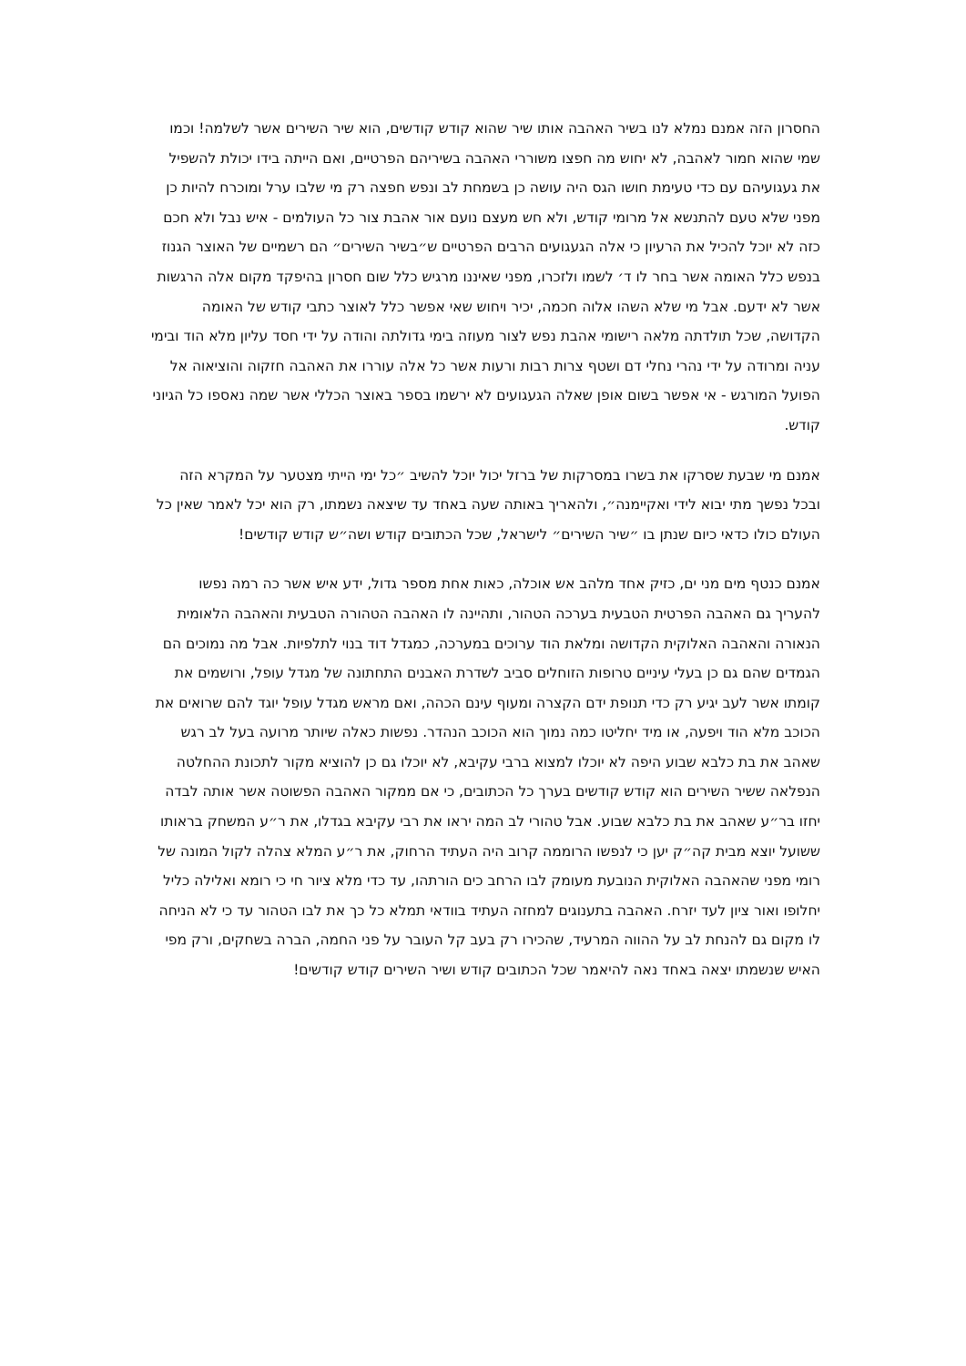החסרון הזה אמנם נמלא לנו בשיר האהבה אותו שיר שהוא קודש קודשים, הוא שיר השירים אשר לשלמה! וכמו שמי שהוא חמור לאהבה, לא יחוש מה חפצו משוררי האהבה בשיריהם הפרטיים, ואם הייתה בידו יכולת להשפיל את געגועיהם עם כדי טעימת חושו הגס היה עושה כן בשמחת לב ונפש חפצה רק מי שלבו ערל ומוכרח להיות כן מפני שלא טעם להתנשא אל מרומי קודש, ולא חש מעצם נועם אור אהבת צור כל העולמים - איש נבל ולא חכם כזה לא יוכל להכיל את הרעיון כי אלה הגעגועים הרבים הפרטיים ש״בשיר השירים״ הם רשמיים של האוצר הגנוז בנפש כלל האומה אשר בחר לו ד׳ לשמו ולזכרו, מפני שאיננו מרגיש כלל שום חסרון בהיפקד מקום אלה הרגשות אשר לא ידעם. אבל מי שלא השהו אלוה חכמה, יכיר ויחוש שאי אפשר כלל לאוצר כתבי קודש של האומה הקדושה, שכל תולדתה מלאה רישומי אהבת נפש לצור מעוזה בימי גדולתה והודה על ידי חסד עליון מלא הוד ובימי עניה ומרודה על ידי נהרי נחלי דם ושטף צרות רבות ורעות אשר כל אלה עוררו את האהבה חזקוה והוציאוה אל הפועל המורגש - אי אפשר בשום אופן שאלה הגעגועים לא ירשמו בספר באוצר הכללי אשר שמה נאספו כל הגיוני קודש.
אמנם מי שבעת שסרקו את בשרו במסרקות של ברזל יכול יוכל להשיב ״כל ימי הייתי מצטער על המקרא הזה ובכל נפשך מתי יבוא לידי ואקיימנה״, ולהאריך באותה שעה באחד עד שיצאה נשמתו, רק הוא יכל לאמר שאין כל העולם כולו כדאי כיום שנתן בו ״שיר השירים״ לישראל, שכל הכתובים קודש ושה״ש קודש קודשים!
אמנם כנטף מים מני ים, כזיק אחד מלהב אש אוכלה, כאות אחת מספר גדול, ידע איש אשר כה רמה נפשו להעריך גם האהבה הפרטית הטבעית בערכה הטהור, ותהיינה לו האהבה הטהורה הטבעית והאהבה הלאומית הנאורה והאהבה האלוקית הקדושה ומלאת הוד ערוכים במערכה, כמגדל דוד בנוי לתלפיות. אבל מה נמוכים הם הגמדים שהם גם כן בעלי עיניים טרופות הזוחלים סביב לשדרת האבנים התחתונה של מגדל עופל, ורושמים את קומתו אשר לעב יגיע רק כדי תנופת ידם הקצרה ומעוף עינם הכהה, ואם מראש מגדל עופל יוגד להם שרואים את הכוכב מלא הוד ויפעה, או מיד יחליטו כמה נמוך הוא הכוכב הנהדר. נפשות כאלה שיותר מרועה בעל לב רגש שאהב את בת כלבא שבוע היפה לא יוכלו למצוא ברבי עקיבא, לא יוכלו גם כן להוציא מקור לתכונת ההחלטה הנפלאה ששיר השירים הוא קודש קודשים בערך כל הכתובים, כי אם ממקור האהבה הפשוטה אשר אותה לבדה יחזו בר״ע שאהב את בת כלבא שבוע. אבל טהורי לב המה יראו את רבי עקיבא בגדלו, את ר״ע המשחק בראותו ששועל יוצא מבית קה״ק יען כי לנפשו הרוממה קרוב היה העתיד הרחוק, את ר״ע המלא צהלה לקול המונה של רומי מפני שהאהבה האלוקית הנובעת מעומק לבו הרחב כים הורתהו, עד כדי מלא ציור חי כי רומא ואלילה כליל יחלופו ואור ציון לעד יזרח. האהבה בתענוגים למחזה העתיד בוודאי תמלא כל כך את לבו הטהור עד כי לא הניחה לו מקום גם להנחת לב על ההווה המרעיד, שהכירו רק בעב קל העובר על פני החמה, הברה בשחקים, ורק מפי האיש שנשמתו יצאה באחד נאה להיאמר שכל הכתובים קודש ושיר השירים קודש קודשים!